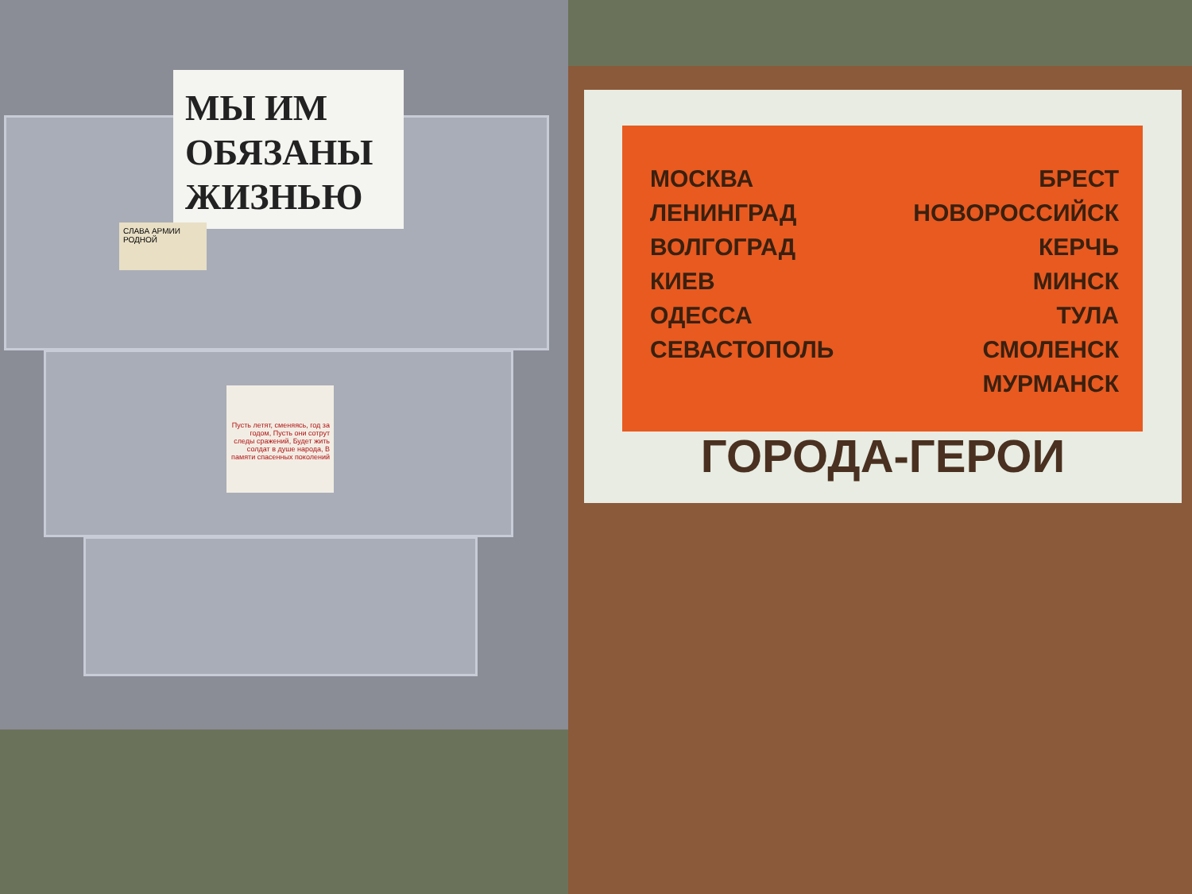МЫ ИМ
ОБЯЗАНЫ
ЖИЗНЬЮ
СЛАВА АРМИИ РОДНОЙ
Пусть летят, сменяясь, год за годом, Пусть они сотрут следы сражений, Будет жить солдат в душе народа, В памяти спасенных поколений
МОСКВА
ЛЕНИНГРАД
ВОЛГОГРАД
КИЕВ
ОДЕССА
СЕВАСТОПОЛЬ
БРЕСТ
НОВОРОССИЙСК
КЕРЧЬ
МИНСК
ТУЛА
СМОЛЕНСК
МУРМАНСК
ГОРОДА-ГЕРОИ